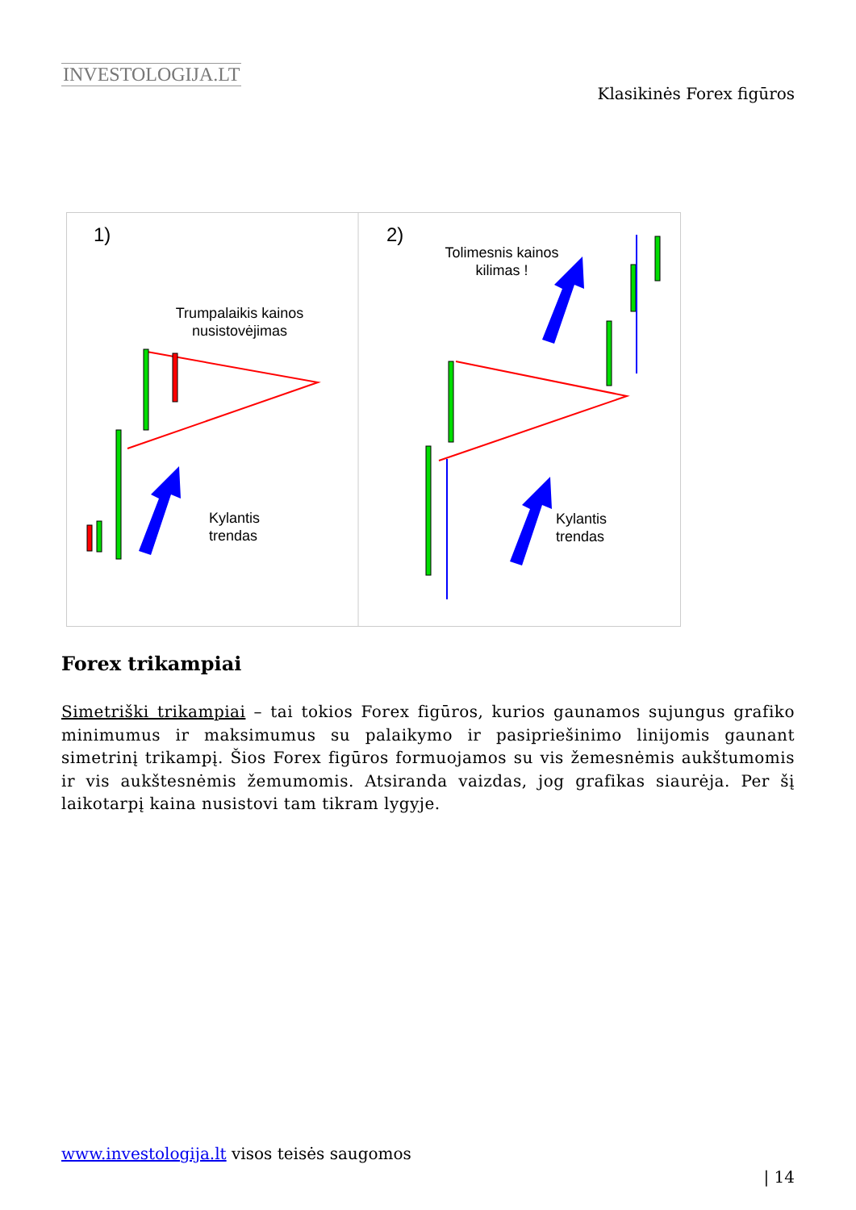INVESTOLOGIJA.LT
Klasikinės Forex figūros
1)
2)
Trumpalaikis kainos
nusistovėjimas
Kylantis
trendas
Tolimesnis kainos
kilimas !
Kylantis
trendas
Forex trikampiai
Simetriški trikampiai – tai tokios Forex figūros, kurios gaunamos sujungus grafiko minimumus ir maksimumus su palaikymo ir pasipriešinimo linijomis gaunant simetrinį trikampį. Šios Forex figūros formuojamos su vis žemesnėmis aukštumomis ir vis aukštesnėmis žemumomis. Atsiranda vaizdas, jog grafikas siaurėja. Per šį laikotarpį kaina nusistovi tam tikram lygyje.
www.investologija.lt visos teisės saugomos
| 14